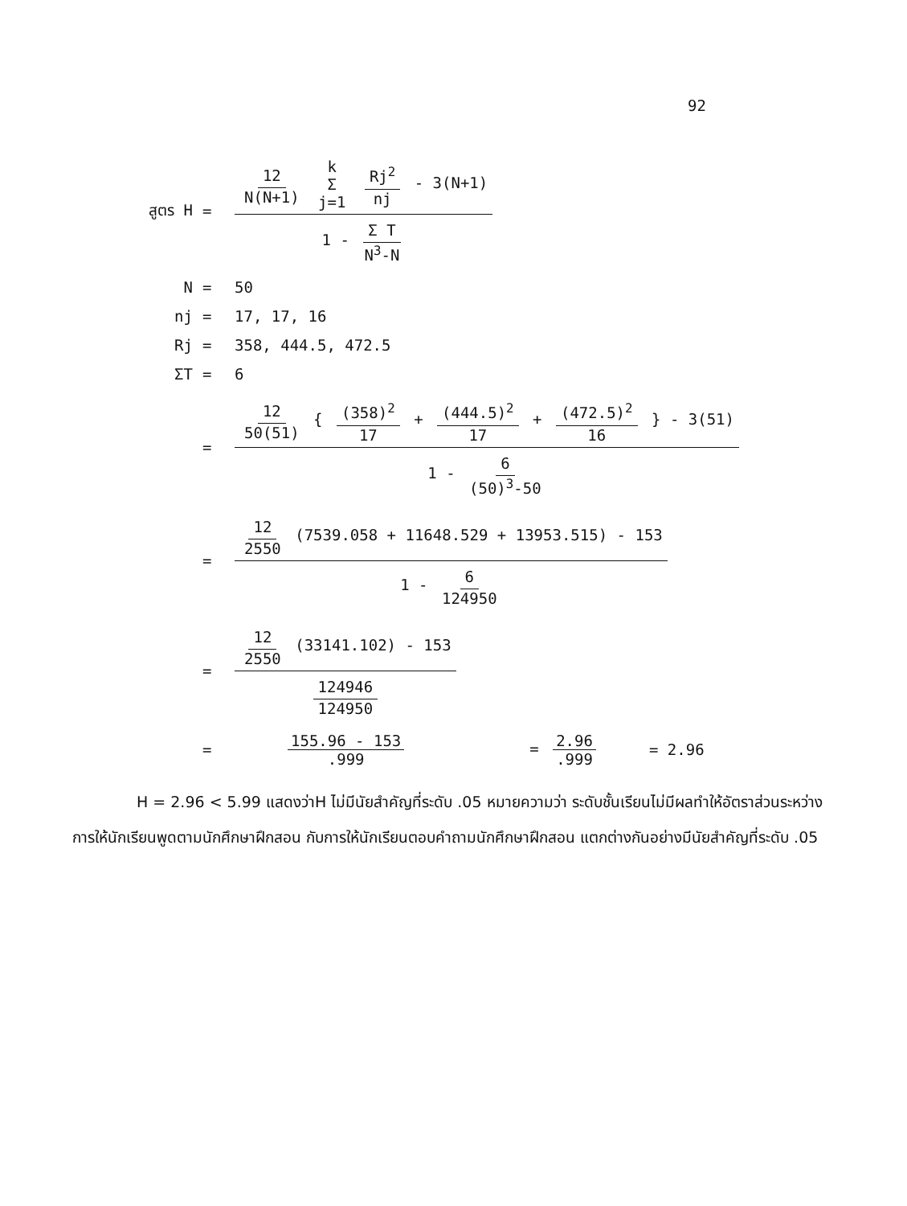92
สูตร H =
12 N(N+1) k Σ j=1 Rj<sup>2</sup> nj - 3(N+1)
1 - Σ T N<sup>3</sup>-N
N = 50
nj = 17, 17, 16
Rj = 358, 444.5, 472.5
ΣT = 6
=
12 50(51) { (358)<sup>2</sup> 17 + (444.5)<sup>2</sup> 17 + (472.5)<sup>2</sup> 16 } - 3(51)
1 - 6 (50)<sup>3</sup>-50
=
12 2550 (7539.058 + 11648.529 + 13953.515) - 153
1 - 6 124950
=
12 2550 (33141.102) - 153
124946 124950
= 155.96 - 153.999 = 2.96.999 = 2.96
H = 2.96 < 5.99 แสดงว่าH ไม่มีนัยสำคัญที่ระดับ .05 หมายความว่า ระดับชั้นเรียนไม่มีผลทำให้อัตราส่วนระหว่างการให้นักเรียนพูดตามนักศึกษาฝึกสอน กับการให้นักเรียนตอบคำถามนักศึกษาฝึกสอน แตกต่างกันอย่างมีนัยสำคัญที่ระดับ .05